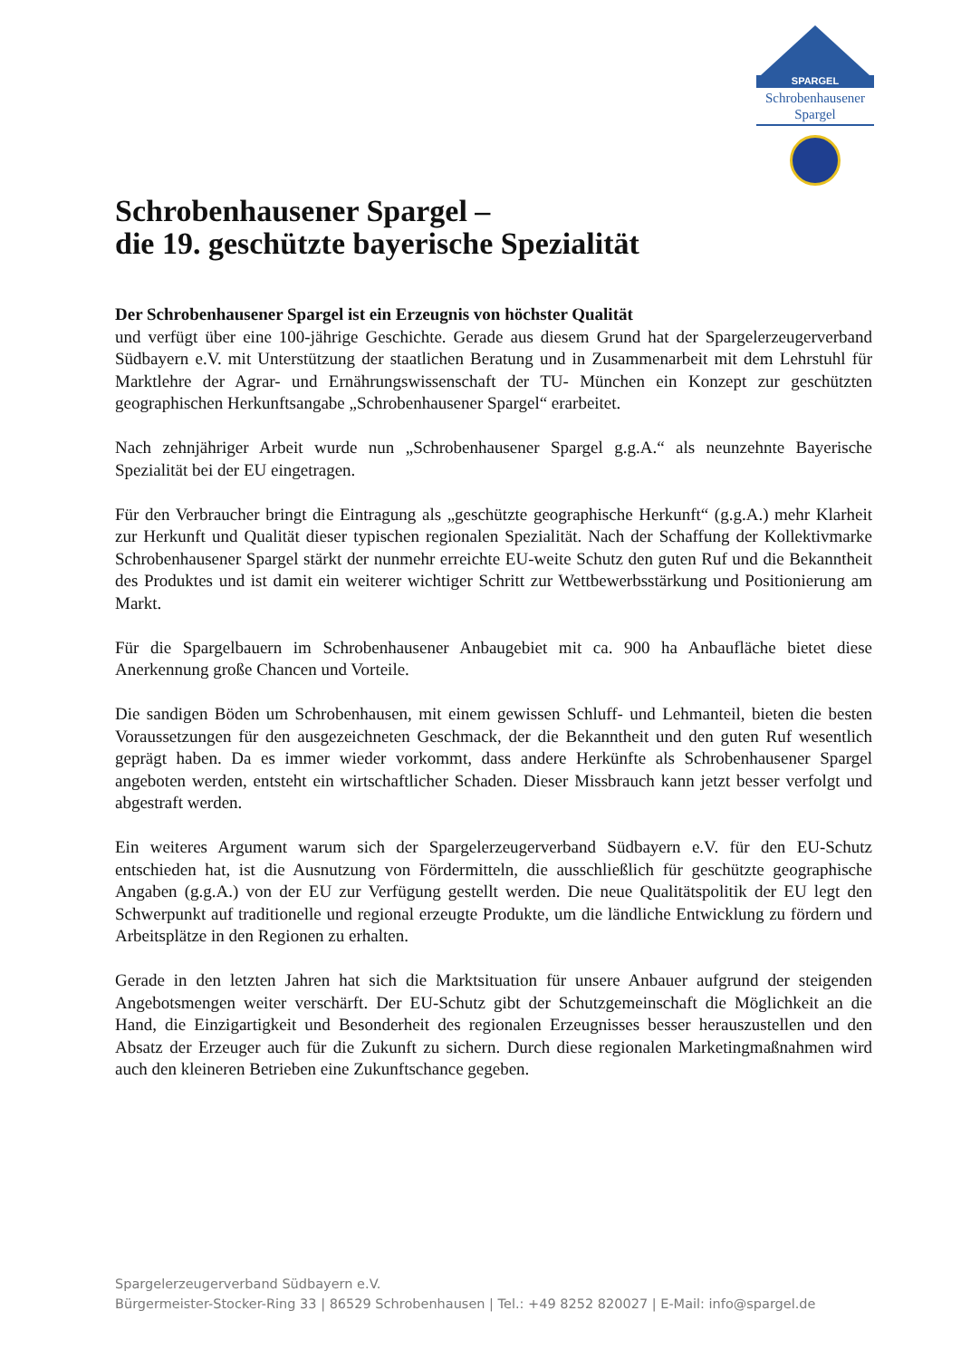SPARGEL
Schrobenhausener
Spargel
Schrobenhausener Spargel –
die 19. geschützte bayerische Spezialität
Der Schrobenhausener Spargel ist ein Erzeugnis von höchster Qualität
und verfügt über eine 100-jährige Geschichte. Gerade aus diesem Grund hat der Spargelerzeugerverband Südbayern e.V. mit Unterstützung der staatlichen Beratung und in Zusammenarbeit mit dem Lehrstuhl für Marktlehre der Agrar- und Ernährungswissenschaft der TU- München ein Konzept zur geschützten geographischen Herkunftsangabe „Schrobenhausener Spargel“ erarbeitet.
Nach zehnjähriger Arbeit wurde nun „Schrobenhausener Spargel g.g.A.“ als neunzehnte Bayerische Spezialität bei der EU eingetragen.
Für den Verbraucher bringt die Eintragung als „geschützte geographische Herkunft“ (g.g.A.) mehr Klarheit zur Herkunft und Qualität dieser typischen regionalen Spezialität. Nach der Schaffung der Kollektivmarke Schrobenhausener Spargel stärkt der nunmehr erreichte EU-weite Schutz den guten Ruf und die Bekanntheit des Produktes und ist damit ein weiterer wichtiger Schritt zur Wettbewerbsstärkung und Positionierung am Markt.
Für die Spargelbauern im Schrobenhausener Anbaugebiet mit ca. 900 ha Anbaufläche bietet diese Anerkennung große Chancen und Vorteile.
Die sandigen Böden um Schrobenhausen, mit einem gewissen Schluff- und Lehmanteil, bieten die besten Voraussetzungen für den ausgezeichneten Geschmack, der die Bekanntheit und den guten Ruf wesentlich geprägt haben. Da es immer wieder vorkommt, dass andere Herkünfte als Schrobenhausener Spargel angeboten werden, entsteht ein wirtschaftlicher Schaden. Dieser Missbrauch kann jetzt besser verfolgt und abgestraft werden.
Ein weiteres Argument warum sich der Spargelerzeugerverband Südbayern e.V. für den EU-Schutz entschieden hat, ist die Ausnutzung von Fördermitteln, die ausschließlich für geschützte geographische Angaben (g.g.A.) von der EU zur Verfügung gestellt werden. Die neue Qualitätspolitik der EU legt den Schwerpunkt auf traditionelle und regional erzeugte Produkte, um die ländliche Entwicklung zu fördern und Arbeitsplätze in den Regionen zu erhalten.
Gerade in den letzten Jahren hat sich die Marktsituation für unsere Anbauer aufgrund der steigenden Angebotsmengen weiter verschärft. Der EU-Schutz gibt der Schutzgemeinschaft die Möglichkeit an die Hand, die Einzigartigkeit und Besonderheit des regionalen Erzeugnisses besser herauszustellen und den Absatz der Erzeuger auch für die Zukunft zu sichern. Durch diese regionalen Marketingmaßnahmen wird auch den kleineren Betrieben eine Zukunftschance gegeben.
Spargelerzeugerverband Südbayern e.V.
Bürgermeister-Stocker-Ring 33 | 86529 Schrobenhausen | Tel.: +49 8252 820027 | E-Mail: info@spargel.de